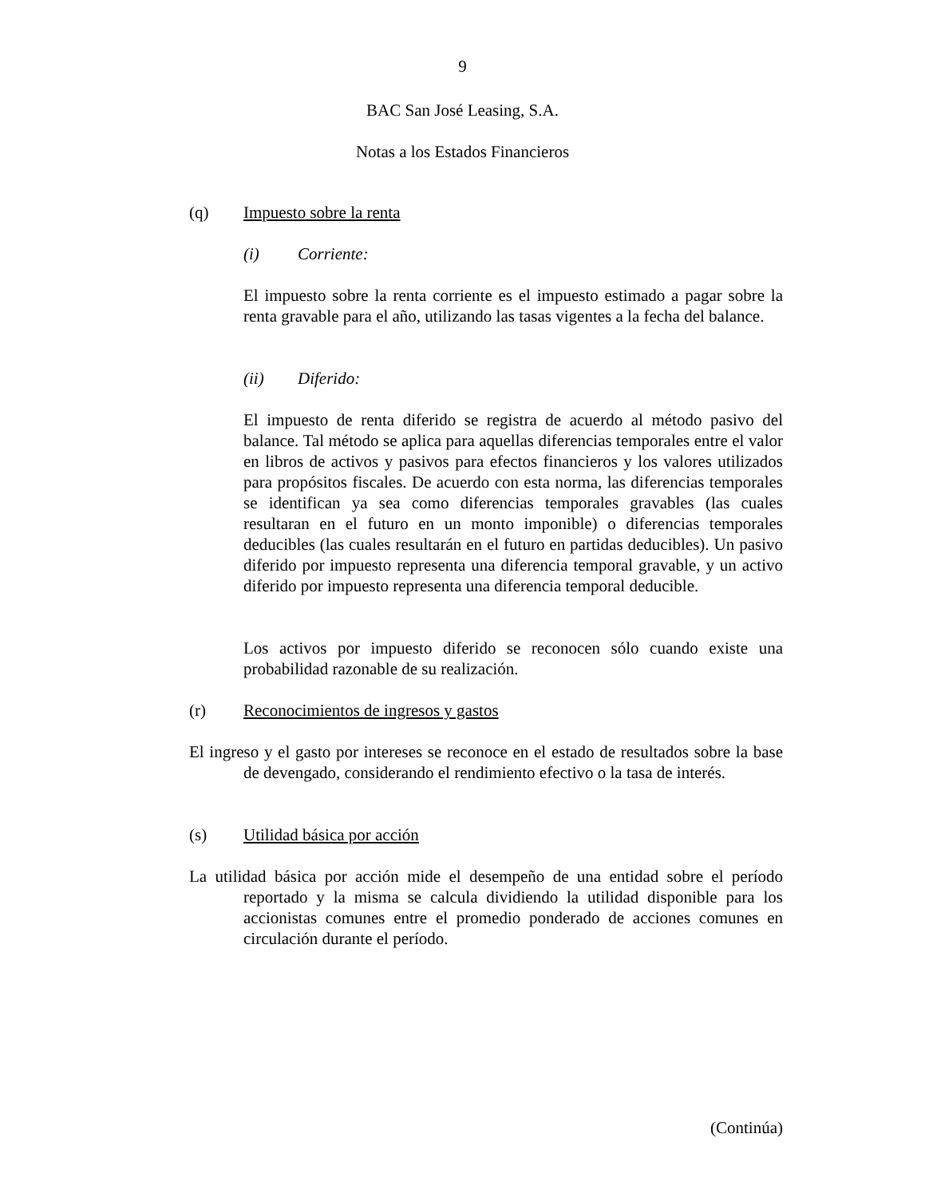9
BAC San José Leasing, S.A.
Notas a los Estados Financieros
(q) Impuesto sobre la renta
(i) Corriente:
El impuesto sobre la renta corriente es el impuesto estimado a pagar sobre la renta gravable para el año, utilizando las tasas vigentes a la fecha del balance.
(ii) Diferido:
El impuesto de renta diferido se registra de acuerdo al método pasivo del balance. Tal método se aplica para aquellas diferencias temporales entre el valor en libros de activos y pasivos para efectos financieros y los valores utilizados para propósitos fiscales. De acuerdo con esta norma, las diferencias temporales se identifican ya sea como diferencias temporales gravables (las cuales resultaran en el futuro en un monto imponible) o diferencias temporales deducibles (las cuales resultarán en el futuro en partidas deducibles). Un pasivo diferido por impuesto representa una diferencia temporal gravable, y un activo diferido por impuesto representa una diferencia temporal deducible.
Los activos por impuesto diferido se reconocen sólo cuando existe una probabilidad razonable de su realización.
(r) Reconocimientos de ingresos y gastos
El ingreso y el gasto por intereses se reconoce en el estado de resultados sobre la base de devengado, considerando el rendimiento efectivo o la tasa de interés.
(s) Utilidad básica por acción
La utilidad básica por acción mide el desempeño de una entidad sobre el período reportado y la misma se calcula dividiendo la utilidad disponible para los accionistas comunes entre el promedio ponderado de acciones comunes en circulación durante el período.
(Continúa)